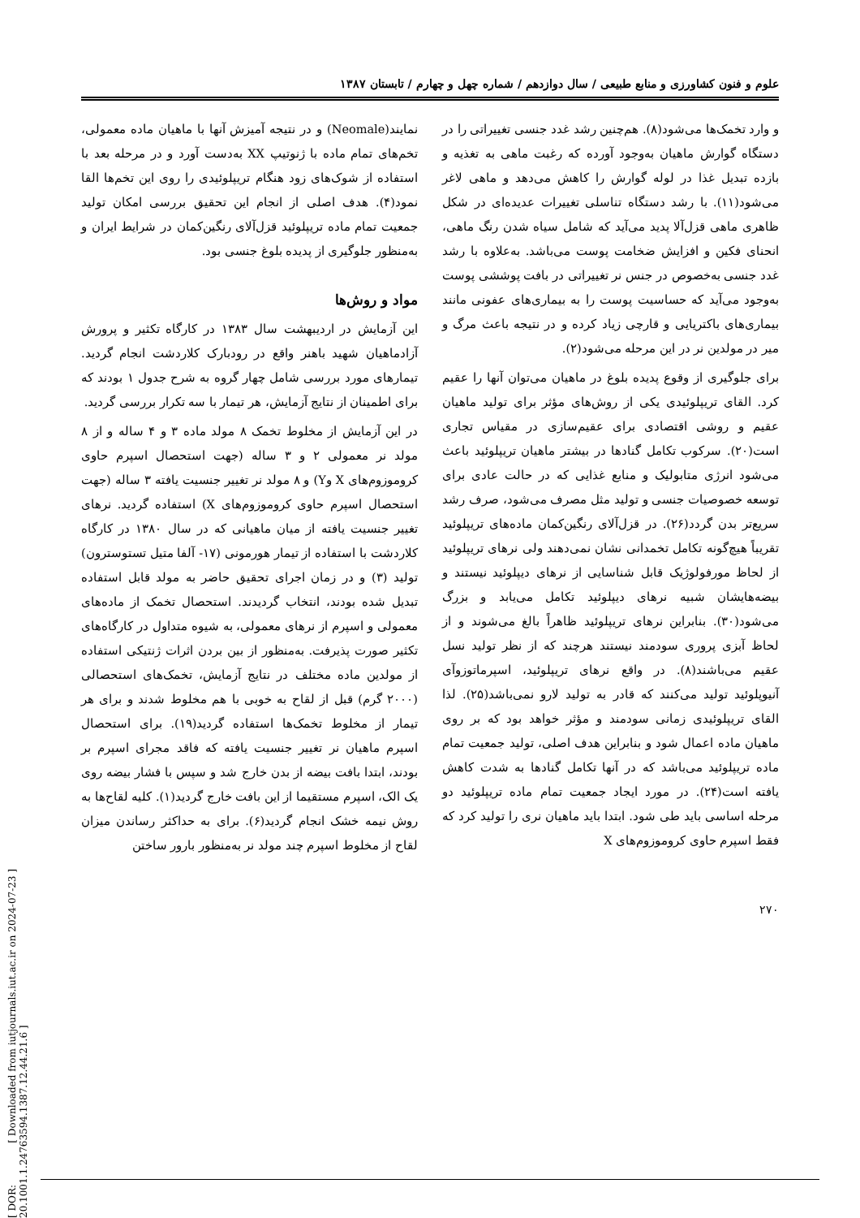[ DOR: 20.1001.1.24763594.1387.12.44.21.6 ]
[ Downloaded from iutjournals.iut.ac.ir on 2024-07-23 ]
علوم و فنون کشاورزی و منابع طبیعی / سال دوازدهم / شماره چهل و چهارم / تابستان ۱۳۸۷
و وارد تخمک‌ها می‌شود(۸). هم‌چنین رشد غدد جنسی تغییراتی را در دستگاه گوارش ماهیان به‌وجود آورده که رغبت ماهی به تغذیه و بازده تبدیل غذا در لوله گوارش را کاهش می‌دهد و ماهی لاغر می‌شود(۱۱). با رشد دستگاه تناسلی تغییرات عدیده‌ای در شکل ظاهری ماهی قزل‌آلا پدید می‌آید که شامل سیاه شدن رنگ ماهی، انحنای فکین و افزایش ضخامت پوست می‌باشد. به‌علاوه با رشد غدد جنسی به‌خصوص در جنس نر تغییراتی در بافت پوششی پوست به‌وجود می‌آید که حساسیت پوست را به بیماری‌های عفونی مانند بیماری‌های باکتریایی و قارچی زیاد کرده و در نتیجه باعث مرگ و میر در مولدین نر در این مرحله می‌شود(۲).
برای جلوگیری از وقوع پدیده بلوغ در ماهیان می‌توان آنها را عقیم کرد. القای تریپلوئیدی یکی از روش‌های مؤثر برای تولید ماهیان عقیم و روشی اقتصادی برای عقیم‌سازی در مقیاس تجاری است(۲۰). سرکوب تکامل گنادها در بیشتر ماهیان تریپلوئید باعث می‌شود انرژی متابولیک و منابع غذایی که در حالت عادی برای توسعه خصوصیات جنسی و تولید مثل مصرف می‌شود، صرف رشد سریع‌تر بدن گردد(۲۶). در قزل‌آلای رنگین‌کمان ماده‌های تریپلوئید تقریباً هیچ‌گونه تکامل تخمدانی نشان نمی‌دهند ولی نرهای تریپلوئید از لحاظ مورفولوژیک قابل شناسایی از نرهای دیپلوئید نیستند و بیضه‌هایشان شبیه نرهای دیپلوئید تکامل می‌یابد و بزرگ می‌شود(۳۰). بنابراین نرهای تریپلوئید ظاهراً بالغ می‌شوند و از لحاظ آبزی پروری سودمند نیستند هرچند که از نظر تولید نسل عقیم می‌باشند(۸). در واقع نرهای تریپلوئید، اسپرماتوزوآی آنیوپلوئید تولید می‌کنند که قادر به تولید لارو نمی‌باشد(۲۵). لذا القای تریپلوئیدی زمانی سودمند و مؤثر خواهد بود که بر روی ماهیان ماده اعمال شود و بنابراین هدف اصلی، تولید جمعیت تمام ماده تریپلوئید می‌باشد که در آنها تکامل گنادها به شدت کاهش یافته است(۲۴). در مورد ایجاد جمعیت تمام ماده تریپلوئید دو مرحله اساسی باید طی شود. ابتدا باید ماهیان نری را تولید کرد که فقط اسپرم حاوی کروموزوم‌های X
نمایند(Neomale) و در نتیجه آمیزش آنها با ماهیان ماده معمولی، تخم‌های تمام ماده با ژنوتیپ XX به‌دست آورد و در مرحله بعد با استفاده از شوک‌های زود هنگام تریپلوئیدی را روی این تخم‌ها القا نمود(۴). هدف اصلی از انجام این تحقیق بررسی امکان تولید جمعیت تمام ماده تریپلوئید قزل‌آلای رنگین‌کمان در شرایط ایران و به‌منظور جلوگیری از پدیده بلوغ جنسی بود.
مواد و روش‌ها
این آزمایش در اردیبهشت سال ۱۳۸۳ در کارگاه تکثیر و پرورش آزادماهیان شهید باهنر واقع در رودبارک کلاردشت انجام گردید. تیمارهای مورد بررسی شامل چهار گروه به شرح جدول ۱ بودند که برای اطمینان از نتایج آزمایش، هر تیمار با سه تکرار بررسی گردید.
در این آزمایش از مخلوط تخمک ۸ مولد ماده ۳ و ۴ ساله و از ۸ مولد نر معمولی ۲ و ۳ ساله (جهت استحصال اسپرم حاوی کروموزوم‌های X وY) و ۸ مولد نر تغییر جنسیت یافته ۳ ساله (جهت استحصال اسپرم حاوی کروموزوم‌های X) استفاده گردید. نرهای تغییر جنسیت یافته از میان ماهیانی که در سال ۱۳۸۰ در کارگاه کلاردشت با استفاده از تیمار هورمونی (۱۷- آلفا متیل تستوسترون) تولید (۳) و در زمان اجرای تحقیق حاضر به مولد قابل استفاده تبدیل شده بودند، انتخاب گردیدند. استحصال تخمک از ماده‌های معمولی و اسپرم از نرهای معمولی، به شیوه متداول در کارگاه‌های تکثیر صورت پذیرفت. به‌منظور از بین بردن اثرات ژنتیکی استفاده از مولدین ماده مختلف در نتایج آزمایش، تخمک‌های استحصالی (۲۰۰۰ گرم) قبل از لقاح به خوبی با هم مخلوط شدند و برای هر تیمار از مخلوط تخمک‌ها استفاده گردید(۱۹). برای استحصال اسپرم ماهیان نر تغییر جنسیت یافته که فاقد مجرای اسپرم بر بودند، ابتدا بافت بیضه از بدن خارج شد و سپس با فشار بیضه روی یک الک، اسپرم مستقیما از این بافت خارج گردید(۱). کلیه لقاح‌ها به روش نیمه خشک انجام گردید(۶). برای به حداکثر رساندن میزان لقاح از مخلوط اسپرم چند مولد نر به‌منظور بارور ساختن
۲۷۰